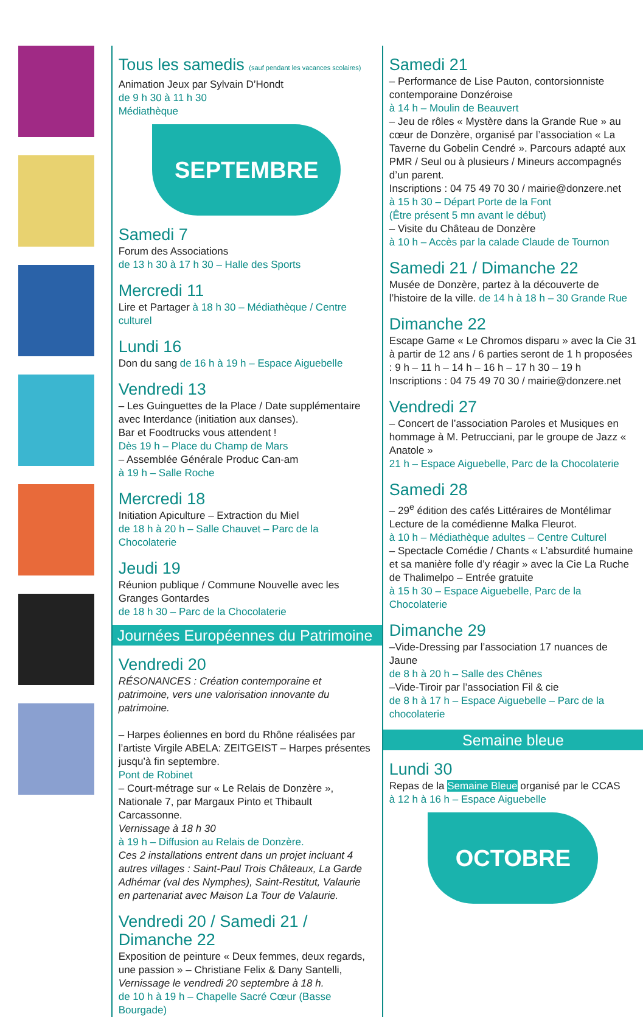Tous les samedis (sauf pendant les vacances scolaires)
Animation Jeux par Sylvain D’Hondt
de 9 h 30 à 11 h 30
Médiathèque
SEPTEMBRE
Samedi 7
Forum des Associations
de 13 h 30 à 17 h 30 – Halle des Sports
Mercredi 11
Lire et Partager à 18 h 30 – Médiathèque / Centre culturel
Lundi 16
Don du sang de 16 h à 19 h – Espace Aiguebelle
Vendredi 13
– Les Guinguettes de la Place / Date supplémentaire avec Interdance (initiation aux danses).
Bar et Foodtrucks vous attendent !
Dès 19 h – Place du Champ de Mars
– Assemblée Générale Produc Can-am
à 19 h – Salle Roche
Mercredi 18
Initiation Apiculture – Extraction du Miel
de 18 h à 20 h – Salle Chauvet – Parc de la Chocolaterie
Jeudi 19
Réunion publique / Commune Nouvelle avec les Granges Gontardes
de 18 h 30 – Parc de la Chocolaterie
Journées Européennes du Patrimoine
Vendredi 20
RÉSONANCES : Création contemporaine et patrimoine, vers une valorisation innovante du patrimoine.
– Harpes éoliennes en bord du Rhône réalisées par l’artiste Virgile ABELA: ZEITGEIST – Harpes présentes jusqu’à fin septembre.
Pont de Robinet
– Court-métrage sur « Le Relais de Donzère », Nationale 7, par Margaux Pinto et Thibault Carcassonne.
Vernissage à 18 h 30
à 19 h – Diffusion au Relais de Donzère.
Ces 2 installations entrent dans un projet incluant 4 autres villages : Saint-Paul Trois Châteaux, La Garde Adhémar (val des Nymphes), Saint-Restitut, Valaurie en partenariat avec Maison La Tour de Valaurie.
Vendredi 20 / Samedi 21 / Dimanche 22
Exposition de peinture « Deux femmes, deux regards, une passion » – Christiane Felix & Dany Santelli,
Vernissage le vendredi 20 septembre à 18 h.
de 10 h à 19 h – Chapelle Sacré Cœur (Basse Bourgade)
Samedi 21
– Performance de Lise Pauton, contorsionniste contemporaine Donzéroise
à 14 h – Moulin de Beauvert
– Jeu de rôles « Mystère dans la Grande Rue » au cœur de Donzère, organisé par l’association « La Taverne du Gobelin Cendré ». Parcours adapté aux PMR / Seul ou à plusieurs / Mineurs accompagnés d’un parent.
Inscriptions : 04 75 49 70 30 / mairie@donzere.net
à 15 h 30 – Départ Porte de la Font
(Être présent 5 mn avant le début)
– Visite du Château de Donzère
à 10 h – Accès par la calade Claude de Tournon
Samedi 21 / Dimanche 22
Musée de Donzère, partez à la découverte de l’histoire de la ville. de 14 h à 18 h – 30 Grande Rue
Dimanche 22
Escape Game « Le Chromos disparu » avec la Cie 31 à partir de 12 ans / 6 parties seront de 1 h proposées : 9 h – 11 h – 14 h – 16 h – 17 h 30 – 19 h
Inscriptions : 04 75 49 70 30 / mairie@donzere.net
Vendredi 27
– Concert de l’association Paroles et Musiques en hommage à M. Petrucciani, par le groupe de Jazz « Anatole »
21 h – Espace Aiguebelle, Parc de la Chocolaterie
Samedi 28
– 29<sup>e</sup> édition des cafés Littéraires de Montélimar
Lecture de la comédienne Malka Fleurot.
à 10 h – Médiathèque adultes – Centre Culturel
– Spectacle Comédie / Chants « L’absurdité humaine et sa manière folle d’y réagir » avec la Cie La Ruche de Thalimelpo – Entrée gratuite
à 15 h 30 – Espace Aiguebelle, Parc de la Chocolaterie
Dimanche 29
–Vide-Dressing par l’association 17 nuances de Jaune
de 8 h à 20 h – Salle des Chênes
–Vide-Tiroir par l’association Fil & cie
de 8 h à 17 h – Espace Aiguebelle – Parc de la chocolaterie
Semaine bleue
Lundi 30
Repas de la Semaine Bleue organisé par le CCAS
à 12 h à 16 h – Espace Aiguebelle
OCTOBRE